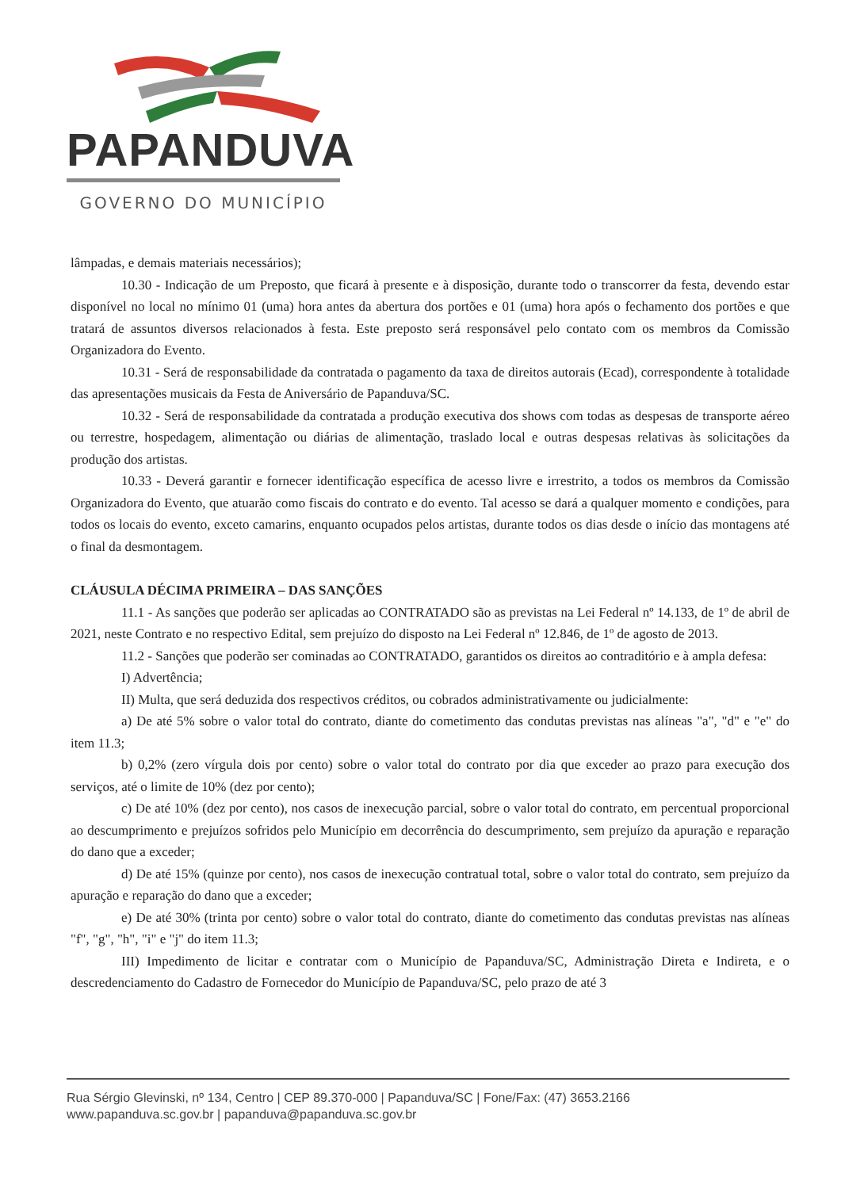PAPANDUVA
GOVERNO DO MUNICÍPIO
lâmpadas, e demais materiais necessários);
10.30 - Indicação de um Preposto, que ficará à presente e à disposição, durante todo o transcorrer da festa, devendo estar disponível no local no mínimo 01 (uma) hora antes da abertura dos portões e 01 (uma) hora após o fechamento dos portões e que tratará de assuntos diversos relacionados à festa. Este preposto será responsável pelo contato com os membros da Comissão Organizadora do Evento.
10.31 - Será de responsabilidade da contratada o pagamento da taxa de direitos autorais (Ecad), correspondente à totalidade das apresentações musicais da Festa de Aniversário de Papanduva/SC.
10.32 - Será de responsabilidade da contratada a produção executiva dos shows com todas as despesas de transporte aéreo ou terrestre, hospedagem, alimentação ou diárias de alimentação, traslado local e outras despesas relativas às solicitações da produção dos artistas.
10.33 - Deverá garantir e fornecer identificação específica de acesso livre e irrestrito, a todos os membros da Comissão Organizadora do Evento, que atuarão como fiscais do contrato e do evento. Tal acesso se dará a qualquer momento e condições, para todos os locais do evento, exceto camarins, enquanto ocupados pelos artistas, durante todos os dias desde o início das montagens até o final da desmontagem.
CLÁUSULA DÉCIMA PRIMEIRA – DAS SANÇÕES
11.1 - As sanções que poderão ser aplicadas ao CONTRATADO são as previstas na Lei Federal nº 14.133, de 1º de abril de 2021, neste Contrato e no respectivo Edital, sem prejuízo do disposto na Lei Federal nº 12.846, de 1º de agosto de 2013.
11.2 - Sanções que poderão ser cominadas ao CONTRATADO, garantidos os direitos ao contraditório e à ampla defesa:
I) Advertência;
II) Multa, que será deduzida dos respectivos créditos, ou cobrados administrativamente ou judicialmente:
a) De até 5% sobre o valor total do contrato, diante do cometimento das condutas previstas nas alíneas "a", "d" e "e" do item 11.3;
b) 0,2% (zero vírgula dois por cento) sobre o valor total do contrato por dia que exceder ao prazo para execução dos serviços, até o limite de 10% (dez por cento);
c) De até 10% (dez por cento), nos casos de inexecução parcial, sobre o valor total do contrato, em percentual proporcional ao descumprimento e prejuízos sofridos pelo Município em decorrência do descumprimento, sem prejuízo da apuração e reparação do dano que a exceder;
d) De até 15% (quinze por cento), nos casos de inexecução contratual total, sobre o valor total do contrato, sem prejuízo da apuração e reparação do dano que a exceder;
e) De até 30% (trinta por cento) sobre o valor total do contrato, diante do cometimento das condutas previstas nas alíneas "f", "g", "h", "i" e "j" do item 11.3;
III) Impedimento de licitar e contratar com o Município de Papanduva/SC, Administração Direta e Indireta, e o descredenciamento do Cadastro de Fornecedor do Município de Papanduva/SC, pelo prazo de até 3
Rua Sérgio Glevinski, nº 134, Centro | CEP 89.370-000 | Papanduva/SC | Fone/Fax: (47) 3653.2166
www.papanduva.sc.gov.br | papanduva@papanduva.sc.gov.br